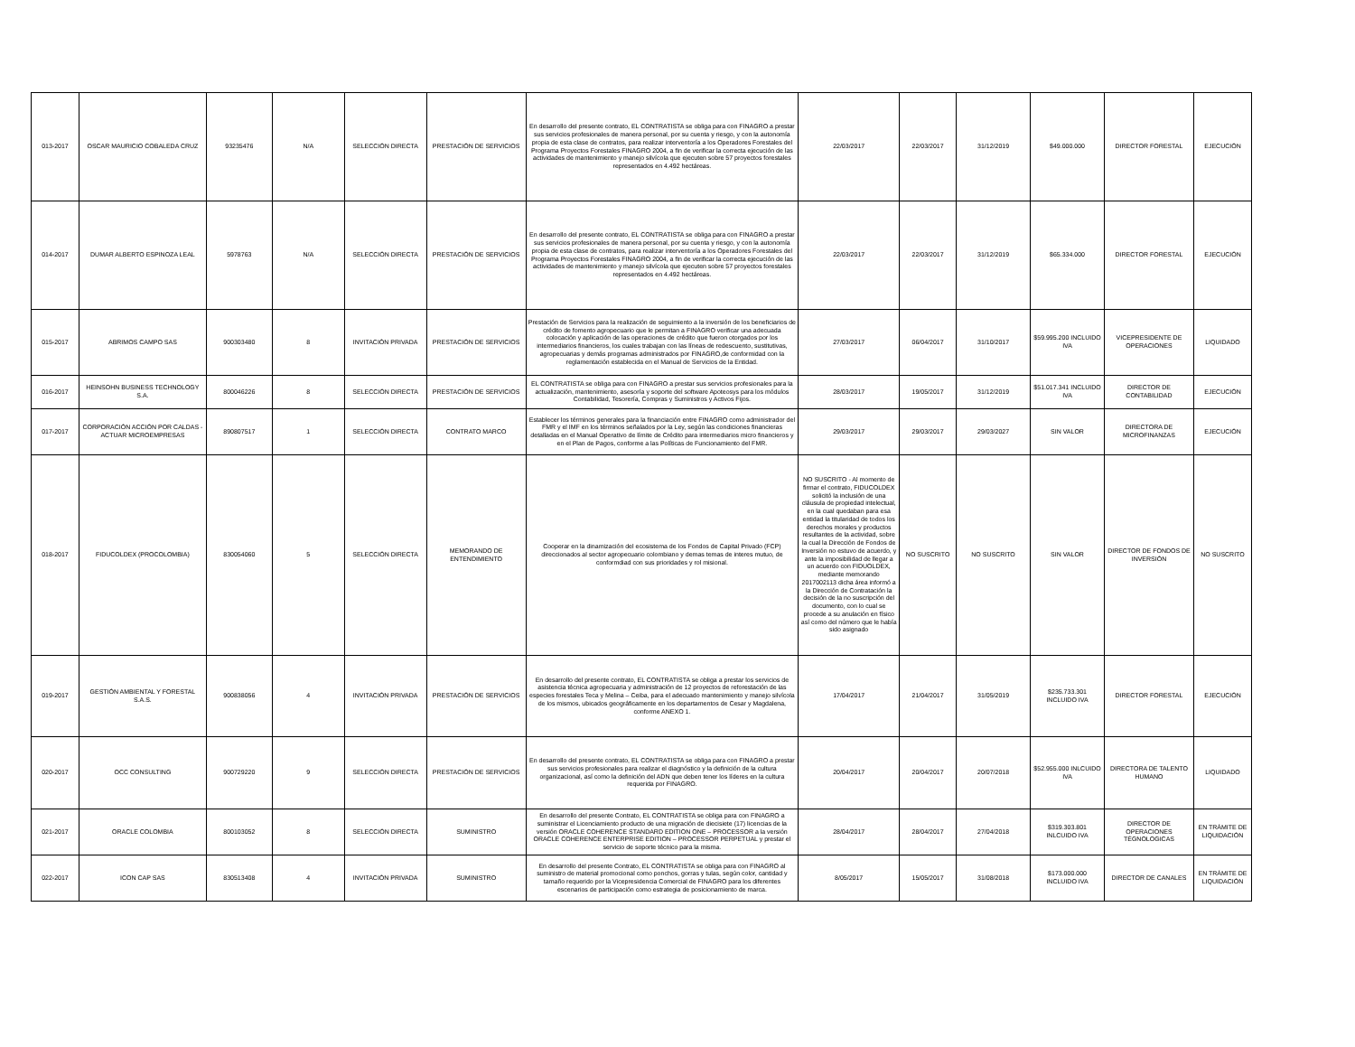| 013-2017 | OSCAR MAURICIO COBALEDA CRUZ | 93235476 | N/A | SELECCIÓN DIRECTA | PRESTACIÓN DE SERVICIOS | En desarrollo del presente contrato, EL CONTRATISTA se obliga para con FINAGRO a prestar sus servicios profesionales de manera personal, por su cuenta y riesgo, y con la autonomía propia de esta clase de contratos, para realizar interventoría a los Operadores Forestales del Programa Proyectos Forestales FINAGRO 2004, a fin de verificar la correcta ejecución de las actividades de mantenimiento y manejo silvícola que ejecuten sobre 57 proyectos forestales representados en 4.492 hectáreas. | 22/03/2017 | 22/03/2017 | 31/12/2019 | $49.000.000 | DIRECTOR FORESTAL | EJECUCIÓN |
| 014-2017 | DUMAR ALBERTO ESPINOZA LEAL | 5978763 | N/A | SELECCIÓN DIRECTA | PRESTACIÓN DE SERVICIOS | En desarrollo del presente contrato, EL CONTRATISTA se obliga para con FINAGRO a prestar sus servicios profesionales de manera personal, por su cuenta y riesgo, y con la autonomía propia de esta clase de contratos, para realizar interventoría a los Operadores Forestales del Programa Proyectos Forestales FINAGRO 2004, a fin de verificar la correcta ejecución de las actividades de mantenimiento y manejo silvícola que ejecuten sobre 57 proyectos forestales representados en 4.492 hectáreas. | 22/03/2017 | 22/03/2017 | 31/12/2019 | $65.334.000 | DIRECTOR FORESTAL | EJECUCIÓN |
| 015-2017 | ABRIMOS CAMPO SAS | 900303480 | 8 | INVITACIÓN PRIVADA | PRESTACIÓN DE SERVICIOS | Prestación de Servicios para la realización de seguimiento a la inversión de los beneficiarios de crédito de fomento agropecuario que le permitan a FINAGRO verificar una adecuada colocación y aplicación de las operaciones de crédito que fueron otorgados por los intermediarios financieros, los cuales trabajan con las líneas de redescuento, sustitutivas, agropecuarias y demás programas administrados por FINAGRO,de conformidad con la reglamentación establecida en el Manual de Servicios de la Entidad. | 27/03/2017 | 06/04/2017 | 31/10/2017 | $59.995.200 INCLUIDO IVA | VICEPRESIDENTE DE OPERACIONES | LIQUIDADO |
| 016-2017 | HEINSOHN BUSINESS TECHNOLOGY S.A. | 800046226 | 8 | SELECCIÓN DIRECTA | PRESTACIÓN DE SERVICIOS | EL CONTRATISTA se obliga para con FINAGRO a prestar sus servicios profesionales para la actualización, mantenimiento, asesoría y soporte del software Apoteosys para los módulos Contabilidad, Tesorería, Compras y Suministros y Activos Fijos. | 28/03/2017 | 19/05/2017 | 31/12/2019 | $51.017.341 INCLUIDO IVA | DIRECTOR DE CONTABILIDAD | EJECUCIÓN |
| 017-2017 | CORPORACIÓN ACCIÓN POR CALDAS - ACTUAR MICROEMPRESAS | 890807517 | 1 | SELECCIÓN DIRECTA | CONTRATO MARCO | Establecer los términos generales para la financiación entre FINAGRO como administrador del FMR y el IMF en los términos señalados por la Ley, según las condiciones financieras detalladas en el Manual Operativo de límite de Crédito para intermediarios micro financieros y en el Plan de Pagos, conforme a las Políticas de Funcionamiento del FMR. | 29/03/2017 | 29/03/2017 | 29/03/2027 | SIN VALOR | DIRECTORA DE MICROFINANZAS | EJECUCIÓN |
| 018-2017 | FIDUCOLDEX (PROCOLOMBIA) | 830054060 | 5 | SELECCIÓN DIRECTA | MEMORANDO DE ENTENDIMIENTO | Cooperar en la dinamización del ecosistema de los Fondos de Capital Privado (FCP) direccionados al sector agropecuario colombiano y demas temas de interes mutuo, de conformdiad con sus prioridades y rol misional. | NO SUSCRITO - Al momento de firmar el contrato, FIDUCOLDEX solicitó la inclusión de una cláusula de propiedad intelectual, en la cual quedaban para esa entidad la titularidad de todos los derechos morales y productos resultantes de la actividad, sobre la cual la Dirección de Fondos de Inversión no estuvo de acuerdo, y ante la imposibilidad de llegar a un acuerdo con FIDUOLDEX, mediante memorando 2017002113 dicha área informó a la Dirección de Contratación la decisión de la no suscripción del documento, con lo cual se procede a su anulación en físico así como del número que le había sido asignado | NO SUSCRITO | NO SUSCRITO | SIN VALOR | DIRECTOR DE FONDOS DE INVERSIÓN | NO SUSCRITO |
| 019-2017 | GESTIÓN AMBIENTAL Y FORESTAL S.A.S. | 900838056 | 4 | INVITACIÓN PRIVADA | PRESTACIÓN DE SERVICIOS | En desarrollo del presente contrato, EL CONTRATISTA se obliga a prestar los servicios de asistencia técnica agropecuaria y administración de 12 proyectos de reforestación de las especies forestales Teca y Melina – Ceiba, para el adecuado mantenimiento y manejo silvícola de los mismos, ubicados geográficamente en los departamentos de Cesar y Magdalena, conforme ANEXO 1. | 17/04/2017 | 21/04/2017 | 31/05/2019 | $235.733.301 INCLUIDO IVA | DIRECTOR FORESTAL | EJECUCIÓN |
| 020-2017 | OCC CONSULTING | 900729220 | 9 | SELECCIÓN DIRECTA | PRESTACIÓN DE SERVICIOS | En desarrollo del presente contrato, EL CONTRATISTA se obliga para con FINAGRO a prestar sus servicios profesionales para realizar el diagnóstico y la definición de la cultura organizacional, así como la definición del ADN que deben tener los líderes en la cultura requerida por FINAGRO. | 20/04/2017 | 20/04/2017 | 20/07/2018 | $52.955.000 INLCUIDO IVA | DIRECTORA DE TALENTO HUMANO | LIQUIDADO |
| 021-2017 | ORACLE COLOMBIA | 800103052 | 8 | SELECCIÓN DIRECTA | SUMINISTRO | En desarrollo del presente Contrato, EL CONTRATISTA se obliga para con FINAGRO a suministrar el Licenciamiento producto de una migración de diecisiete (17) licencias de la versión ORACLE COHERENCE STANDARD EDITION ONE – PROCESSOR a la versión ORACLE COHERENCE ENTERPRISE EDITION – PROCESSOR PERPETUAL y prestar el servicio de soporte técnico para la misma. | 28/04/2017 | 28/04/2017 | 27/04/2018 | $319.303.801 INLCUIDO IVA | DIRECTOR DE OPERACIONES TÉGNOLOGICAS | EN TRÁMITE DE LIQUIDACIÓN |
| 022-2017 | ICON CAP SAS | 830513408 | 4 | INVITACIÓN PRIVADA | SUMINISTRO | En desarrollo del presente Contrato, EL CONTRATISTA se obliga para con FINAGRO al suministro de material promocional como ponchos, gorras y tulas, según color, cantidad y tamaño requerido por la Vicepresidencia Comercial de FINAGRO para los diferentes escenarios de participación como estrategia de posicionamiento de marca. | 8/05/2017 | 15/05/2017 | 31/08/2018 | $173.000.000 INCLUIDO IVA | DIRECTOR DE CANALES | EN TRÁMITE DE LIQUIDACIÓN |